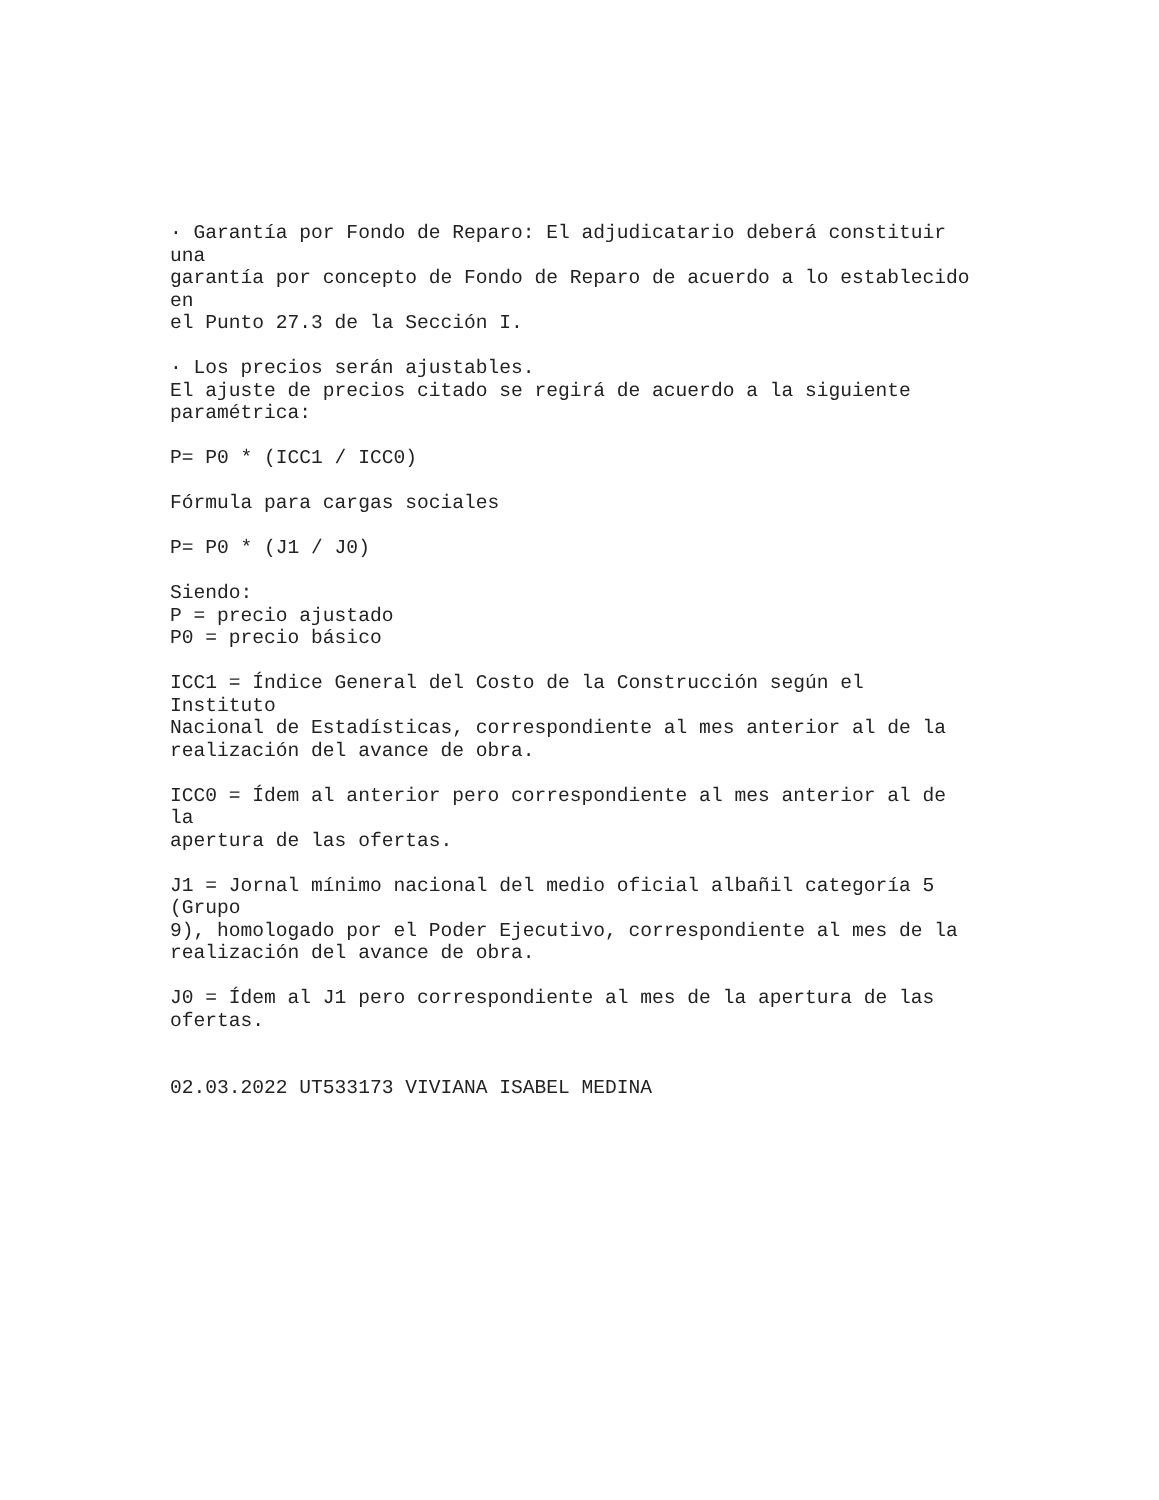· Garantía por Fondo de Reparo: El adjudicatario deberá constituir
una
garantía por concepto de Fondo de Reparo de acuerdo a lo establecido
en
el Punto 27.3 de la Sección I.

· Los precios serán ajustables.
El ajuste de precios citado se regirá de acuerdo a la siguiente
paramétrica:

P= P0 * (ICC1 / ICC0)

Fórmula para cargas sociales

P= P0 * (J1 / J0)

Siendo:
P = precio ajustado
P0 = precio básico

ICC1 = Índice General del Costo de la Construcción según el
Instituto
Nacional de Estadísticas, correspondiente al mes anterior al de la
realización del avance de obra.

ICC0 = Ídem al anterior pero correspondiente al mes anterior al de
la
apertura de las ofertas.

J1 = Jornal mínimo nacional del medio oficial albañil categoría 5
(Grupo
9), homologado por el Poder Ejecutivo, correspondiente al mes de la
realización del avance de obra.

J0 = Ídem al J1 pero correspondiente al mes de la apertura de las
ofertas.


02.03.2022 UT533173 VIVIANA ISABEL MEDINA